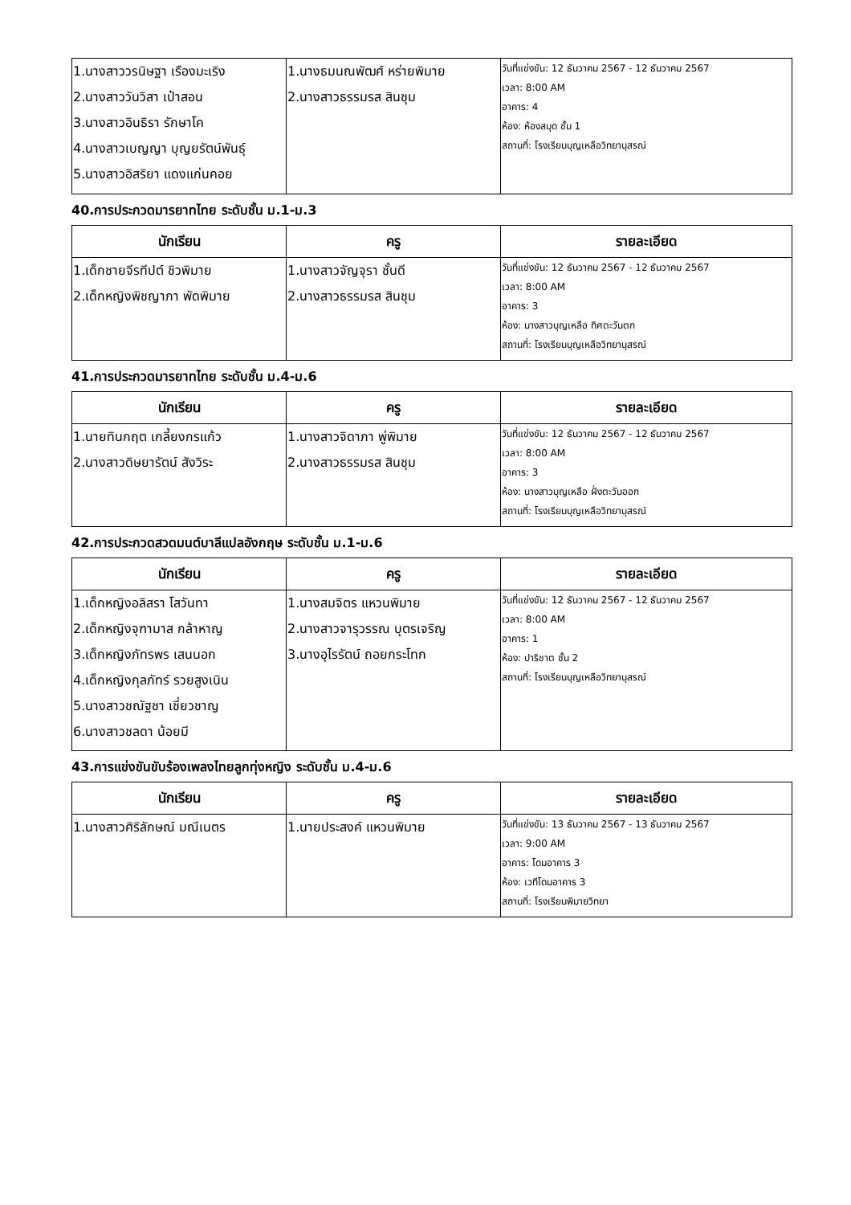| 1.นางสาววรนิษฐา เรืองมะเริง 2.นางสาววันวิสา เป๋าสอน 3.นางสาวอินธิรา รักษาโค 4.นางสาวเบญญา บุญยรัตน์พันธุ์ 5.นางสาวอิสริยา แดงแก่นคอย | 1.นางธมนณพัฒศ์ หร่ายพิมาย 2.นางสาวธรรมรส สินชุม | วันที่แข่งขัน: 12 ธันวาคม 2567 - 12 ธันวาคม 2567 เวลา: 8:00 AM อาคาร: 4 ห้อง: ห้องสมุด ชั้น 1 สถานที่: โรงเรียนบุญเหลือวิทยานุสรณ์ |
40.การประกวดมารยาทไทย ระดับชั้น ม.1-ม.3
| นักเรียน | ครู | รายละเอียด |
| --- | --- | --- |
| 1.เด็กชายจีรทีปต์ ชิวพิมาย 2.เด็กหญิงพิชญาภา พัดพิมาย | 1.นางสาวจัญจุรา ชั้นดี 2.นางสาวธรรมรส สินชุม | วันที่แข่งขัน: 12 ธันวาคม 2567 - 12 ธันวาคม 2567 เวลา: 8:00 AM อาคาร: 3 ห้อง: นางสาวบุญเหลือ ทิศตะวันตก สถานที่: โรงเรียนบุญเหลือวิทยานุสรณ์ |
41.การประกวดมารยาทไทย ระดับชั้น ม.4-ม.6
| นักเรียน | ครู | รายละเอียด |
| --- | --- | --- |
| 1.นายทินกฤต เกลี้ยงกรแก้ว 2.นางสาวดิษยารัตน์ สังวิระ | 1.นางสาวจิดาภา พู่พิมาย 2.นางสาวธรรมรส สินชุม | วันที่แข่งขัน: 12 ธันวาคม 2567 - 12 ธันวาคม 2567 เวลา: 8:00 AM อาคาร: 3 ห้อง: นางสาวบุญเหลือ ฝั่งตะวันออก สถานที่: โรงเรียนบุญเหลือวิทยานุสรณ์ |
42.การประกวดสวดมนต์บาลีแปลอังกฤษ ระดับชั้น ม.1-ม.6
| นักเรียน | ครู | รายละเอียด |
| --- | --- | --- |
| 1.เด็กหญิงอลิสรา โสวันทา 2.เด็กหญิงจุฑามาส กล้าหาญ 3.เด็กหญิงภัทรพร เสนนอก 4.เด็กหญิงกุลภัทร์ รวยสูงเนิน 5.นางสาวชณัฐชา เชี่ยวชาญ 6.นางสาวชลดา น้อยมี | 1.นางสมจิตร แหวนพิมาย 2.นางสาวจารุวรรณ บุตรเจริญ 3.นางอุไรรัตน์ ถอยกระโทก | วันที่แข่งขัน: 12 ธันวาคม 2567 - 12 ธันวาคม 2567 เวลา: 8:00 AM อาคาร: 1 ห้อง: ปาริชาต ชั้น 2 สถานที่: โรงเรียนบุญเหลือวิทยานุสรณ์ |
43.การแข่งขันขับร้องเพลงไทยลูกทุ่งหญิง ระดับชั้น ม.4-ม.6
| นักเรียน | ครู | รายละเอียด |
| --- | --- | --- |
| 1.นางสาวศิริลักษณ์ มณีเนตร | 1.นายประสงค์ แหวนพิมาย | วันที่แข่งขัน: 13 ธันวาคม 2567 - 13 ธันวาคม 2567 เวลา: 9:00 AM อาคาร: โดมอาคาร 3 ห้อง: เวทีโดมอาคาร 3 สถานที่: โรงเรียนพิมายวิทยา |